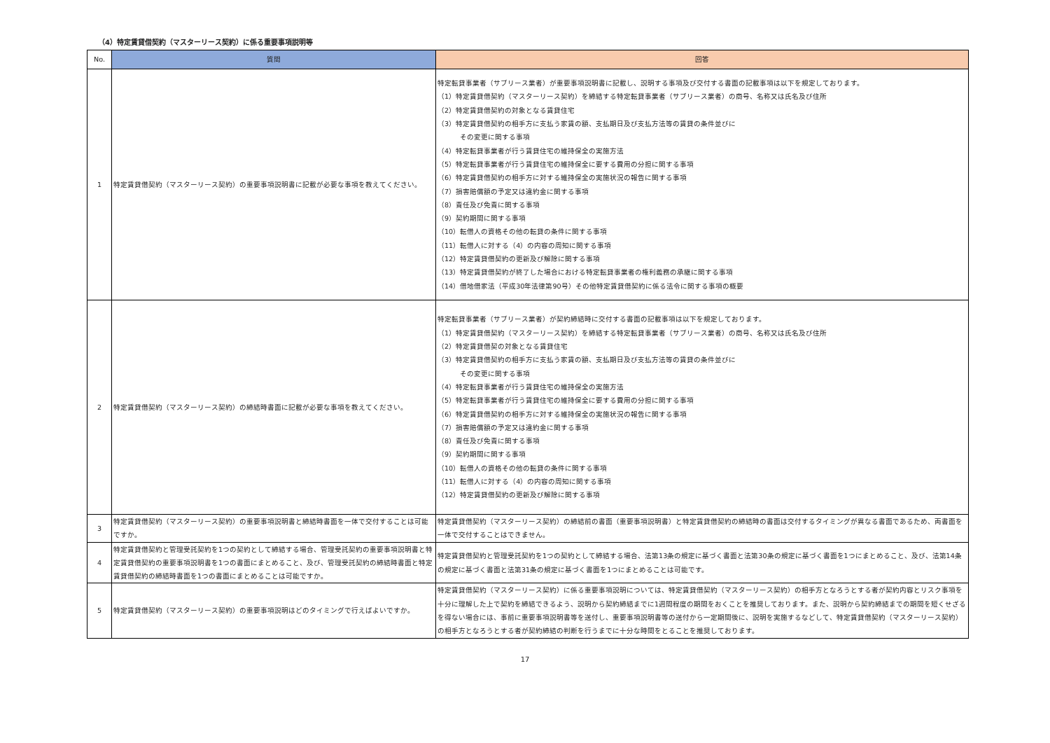（4）特定賃貸借契約（マスターリース契約）に係る重要事項説明等
| No. | 質問 | 回答 |
| --- | --- | --- |
| 1 | 特定賃貸借契約（マスターリース契約）の重要事項説明書に記載が必要な事項を教えてください。 | 特定転貸事業者（サブリース業者）が重要事項説明書に記載し、説明する事項及び交付する書面の記載事項は以下を規定しております。 （1）特定賃貸借契約（マスターリース契約）を締結する特定転貸事業者（サブリース業者）の商号、名称又は氏名及び住所 （2）特定賃貸借契約の対象となる賃貸住宅 （3）特定賃貸借契約の相手方に支払う家賃の額、支払期日及び支払方法等の賃貸の条件並びに その変更に関する事項 （4）特定転貸事業者が行う賃貸住宅の維持保全の実施方法 （5）特定転貸事業者が行う賃貸住宅の維持保全に要する費用の分担に関する事項 （6）特定賃貸借契約の相手方に対する維持保全の実施状況の報告に関する事項 （7）損害賠償額の予定又は違約金に関する事項 （8）責任及び免責に関する事項 （9）契約期間に関する事項 （10）転借人の資格その他の転貸の条件に関する事項 （11）転借人に対する（4）の内容の周知に関する事項 （12）特定賃貸借契約の更新及び解除に関する事項 （13）特定賃貸借契約が終了した場合における特定転貸事業者の権利義務の承継に関する事項 （14）借地借家法（平成30年法律第90号）その他特定賃貸借契約に係る法令に関する事項の概要 |
| 2 | 特定賃貸借契約（マスターリース契約）の締結時書面に記載が必要な事項を教えてください。 | 特定転貸事業者（サブリース業者）が契約締結時に交付する書面の記載事項は以下を規定しております。 （1）特定賃貸借契約（マスターリース契約）を締結する特定転貸事業者（サブリース業者）の商号、名称又は氏名及び住所 （2）特定賃貸借契の対象となる賃貸住宅 （3）特定賃貸借契約の相手方に支払う家賃の額、支払期日及び支払方法等の賃貸の条件並びに その変更に関する事項 （4）特定転貸事業者が行う賃貸住宅の維持保全の実施方法 （5）特定転貸事業者が行う賃貸住宅の維持保全に要する費用の分担に関する事項 （6）特定賃貸借契約の相手方に対する維持保全の実施状況の報告に関する事項 （7）損害賠償額の予定又は違約金に関する事項 （8）責任及び免責に関する事項 （9）契約期間に関する事項 （10）転借人の資格その他の転貸の条件に関する事項 （11）転借人に対する（4）の内容の周知に関する事項 （12）特定賃貸借契約の更新及び解除に関する事項 |
| 3 | 特定賃貸借契約（マスターリース契約）の重要事項説明書と締結時書面を一体で交付することは可能ですか。 | 特定賃貸借契約（マスターリース契約）の締結前の書面（重要事項説明書）と特定賃貸借契約の締結時の書面は交付するタイミングが異なる書面であるため、両書面を一体で交付することはできません。 |
| 4 | 特定賃貸借契約と管理受託契約を1つの契約として締結する場合、管理受託契約の重要事項説明書と特定賃貸借契約の重要事項説明書を1つの書面にまとめること、及び、管理受託契約の締結時書面と特定賃貸借契約の締結時書面を1つの書面にまとめることは可能ですか。 | 特定賃貸借契約と管理受託契約を1つの契約として締結する場合、法第13条の規定に基づく書面と法第30条の規定に基づく書面を1つにまとめること、及び、法第14条の規定に基づく書面と法第31条の規定に基づく書面を1つにまとめることは可能です。 |
| 5 | 特定賃貸借契約（マスターリース契約）の重要事項説明はどのタイミングで行えばよいですか。 | 特定賃貸借契約（マスターリース契約）に係る重要事項説明については、特定賃貸借契約（マスターリース契約）の相手方となろうとする者が契約内容とリスク事項を十分に理解した上で契約を締結できるよう、説明から契約締結までに1週間程度の期間をおくことを推奨しております。また、説明から契約締結までの期間を短くせざるを得ない場合には、事前に重要事項説明書等を送付し、重要事項説明書等の送付から一定期間後に、説明を実施するなどして、特定賃貸借契約（マスターリース契約）の相手方となろうとする者が契約締結の判断を行うまでに十分な時間をとることを推奨しております。 |
17